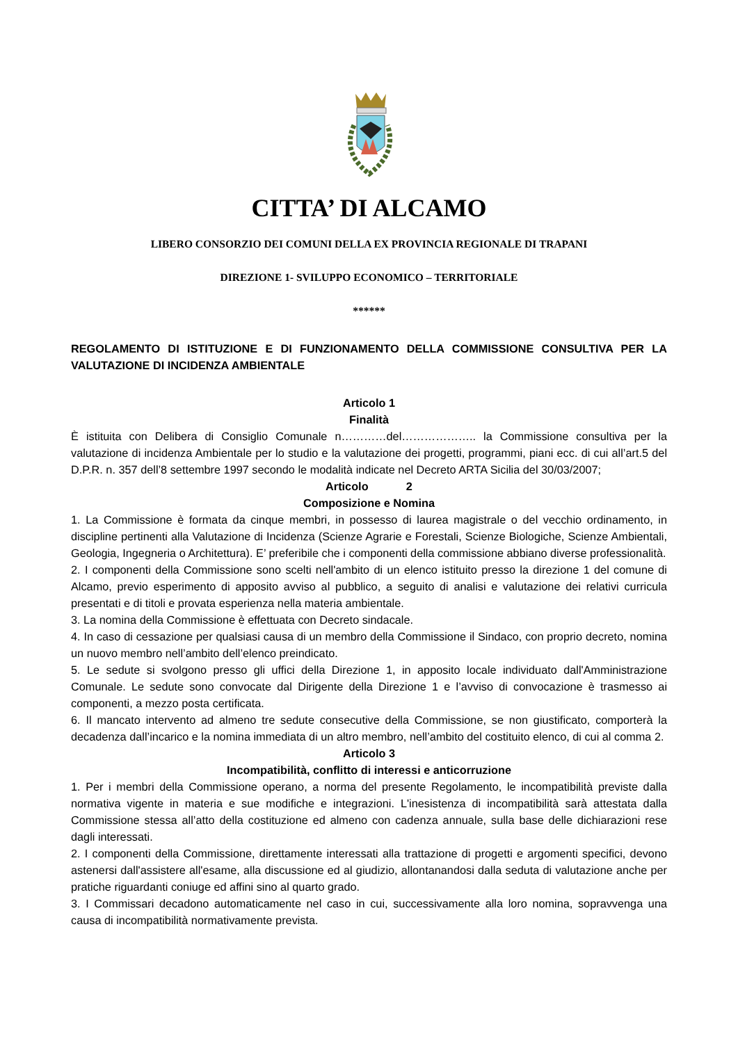CITTA’ DI ALCAMO
LIBERO CONSORZIO DEI COMUNI DELLA EX PROVINCIA REGIONALE DI TRAPANI
DIREZIONE 1- SVILUPPO ECONOMICO – TERRITORIALE
******
REGOLAMENTO DI ISTITUZIONE E DI FUNZIONAMENTO DELLA COMMISSIONE CONSULTIVA PER LA VALUTAZIONE DI INCIDENZA AMBIENTALE
Articolo 1
Finalità
È istituita con Delibera di Consiglio Comunale n…………del……………….. la Commissione consultiva per la valutazione di incidenza Ambientale per lo studio e la valutazione dei progetti, programmi, piani ecc. di cui all’art.5 del D.P.R. n. 357 dell’8 settembre 1997 secondo le modalità indicate nel Decreto ARTA Sicilia del 30/03/2007;
Articolo 2
Composizione e Nomina
1. La Commissione è formata da cinque membri, in possesso di laurea magistrale o del vecchio ordinamento, in discipline pertinenti alla Valutazione di Incidenza (Scienze Agrarie e Forestali, Scienze Biologiche, Scienze Ambientali, Geologia, Ingegneria o Architettura). E’ preferibile che i componenti della commissione abbiano diverse professionalità.
2. I componenti della Commissione sono scelti nell'ambito di un elenco istituito presso la direzione 1 del comune di Alcamo, previo esperimento di apposito avviso al pubblico, a seguito di analisi e valutazione dei relativi curricula presentati e di titoli e provata esperienza nella materia ambientale.
3. La nomina della Commissione è effettuata con Decreto sindacale.
4. In caso di cessazione per qualsiasi causa di un membro della Commissione il Sindaco, con proprio decreto, nomina un nuovo membro nell’ambito dell’elenco preindicato.
5. Le sedute si svolgono presso gli uffici della Direzione 1, in apposito locale individuato dall'Amministrazione Comunale. Le sedute sono convocate dal Dirigente della Direzione 1 e l’avviso di convocazione è trasmesso ai componenti, a mezzo posta certificata.
6. Il mancato intervento ad almeno tre sedute consecutive della Commissione, se non giustificato, comporterà la decadenza dall’incarico e la nomina immediata di un altro membro, nell’ambito del costituito elenco, di cui al comma 2.
Articolo 3
Incompatibilità, conflitto di interessi e anticorruzione
1. Per i membri della Commissione operano, a norma del presente Regolamento, le incompatibilità previste dalla normativa vigente in materia e sue modifiche e integrazioni. L'inesistenza di incompatibilità sarà attestata dalla Commissione stessa all’atto della costituzione ed almeno con cadenza annuale, sulla base delle dichiarazioni rese dagli interessati.
2. I componenti della Commissione, direttamente interessati alla trattazione di progetti e argomenti specifici, devono astenersi dall'assistere all'esame, alla discussione ed al giudizio, allontanandosi dalla seduta di valutazione anche per pratiche riguardanti coniuge ed affini sino al quarto grado.
3. I Commissari decadono automaticamente nel caso in cui, successivamente alla loro nomina, sopravvenga una causa di incompatibilità normativamente prevista.